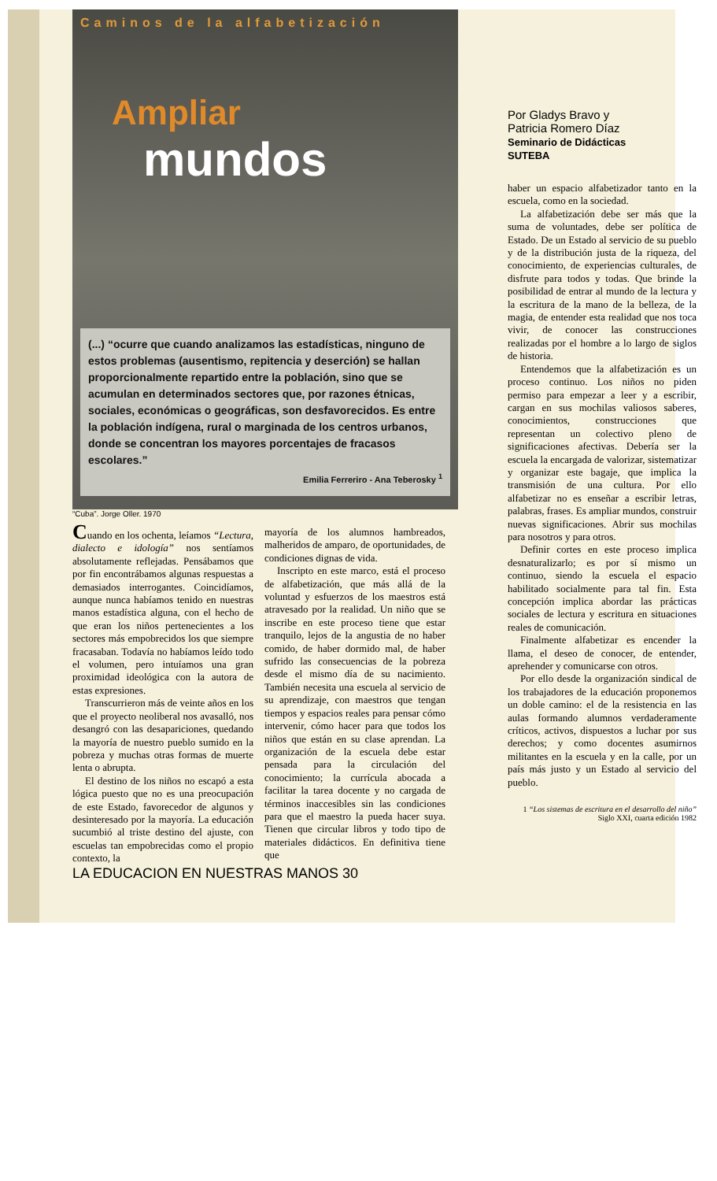Caminos de la alfabetización
Ampliar
mundos
(...) “ocurre que cuando analizamos las estadísticas, ninguno de estos problemas (ausentismo, repitencia y deserción) se hallan proporcionalmente repartido entre la población, sino que se acumulan en determinados sectores que, por razones étnicas, sociales, económicas o geográficas, son desfavorecidos. Es entre la población indígena, rural o marginada de los centros urbanos, donde se concentran los mayores porcentajes de fracasos escolares.”
Emilia Ferreriro - Ana Teberosky <sup>1</sup>
“Cuba”. Jorge Oller. 1970
Cuando en los ochenta, leíamos “Lectura, dialecto e idología” nos sentíamos absolutamente reflejadas. Pensábamos que por fin encontrábamos algunas respuestas a demasiados interrogantes. Coincidíamos, aunque nunca habíamos tenido en nuestras manos estadística alguna, con el hecho de que eran los niños pertenecientes a los sectores más empobrecidos los que siempre fracasaban. Todavía no habíamos leído todo el volumen, pero intuíamos una gran proximidad ideológica con la autora de estas expresiones.
Transcurrieron más de veinte años en los que el proyecto neoliberal nos avasalló, nos desangró con las desapariciones, quedando la mayoría de nuestro pueblo sumido en la pobreza y muchas otras formas de muerte lenta o abrupta.
El destino de los niños no escapó a esta lógica puesto que no es una preocupación de este Estado, favorecedor de algunos y desinteresado por la mayoría. La educación sucumbió al triste destino del ajuste, con escuelas tan empobrecidas como el propio contexto, la
mayoría de los alumnos hambreados, malheridos de amparo, de oportunidades, de condiciones dignas de vida.
Inscripto en este marco, está el proceso de alfabetización, que más allá de la voluntad y esfuerzos de los maestros está atravesado por la realidad. Un niño que se inscribe en este proceso tiene que estar tranquilo, lejos de la angustia de no haber comido, de haber dormido mal, de haber sufrido las consecuencias de la pobreza desde el mismo día de su nacimiento. También necesita una escuela al servicio de su aprendizaje, con maestros que tengan tiempos y espacios reales para pensar cómo intervenir, cómo hacer para que todos los niños que están en su clase aprendan. La organización de la escuela debe estar pensada para la circulación del conocimiento; la currícula abocada a facilitar la tarea docente y no cargada de términos inaccesibles sin las condiciones para que el maestro la pueda hacer suya. Tienen que circular libros y todo tipo de materiales didácticos. En definitiva tiene que
LA EDUCACION EN NUESTRAS MANOS 30
Por Gladys Bravo y
Patricia Romero Díaz
Seminario de Didácticas
SUTEBA
haber un espacio alfabetizador tanto en la escuela, como en la sociedad.
La alfabetización debe ser más que la suma de voluntades, debe ser política de Estado. De un Estado al servicio de su pueblo y de la distribución justa de la riqueza, del conocimiento, de experiencias culturales, de disfrute para todos y todas. Que brinde la posibilidad de entrar al mundo de la lectura y la escritura de la mano de la belleza, de la magia, de entender esta realidad que nos toca vivir, de conocer las construcciones realizadas por el hombre a lo largo de siglos de historia.
Entendemos que la alfabetización es un proceso continuo. Los niños no piden permiso para empezar a leer y a escribir, cargan en sus mochilas valiosos saberes, conocimientos, construcciones que representan un colectivo pleno de significaciones afectivas. Debería ser la escuela la encargada de valorizar, sistematizar y organizar este bagaje, que implica la transmisión de una cultura. Por ello alfabetizar no es enseñar a escribir letras, palabras, frases. Es ampliar mundos, construir nuevas significaciones. Abrir sus mochilas para nosotros y para otros.
Definir cortes en este proceso implica desnaturalizarlo; es por sí mismo un continuo, siendo la escuela el espacio habilitado socialmente para tal fin. Esta concepción implica abordar las prácticas sociales de lectura y escritura en situaciones reales de comunicación.
Finalmente alfabetizar es encender la llama, el deseo de conocer, de entender, aprehender y comunicarse con otros.
Por ello desde la organización sindical de los trabajadores de la educación proponemos un doble camino: el de la resistencia en las aulas formando alumnos verdaderamente críticos, activos, dispuestos a luchar por sus derechos; y como docentes asumirnos militantes en la escuela y en la calle, por un país más justo y un Estado al servicio del pueblo.
1 “Los sistemas de escritura en el desarrollo del niño” Siglo XXI, cuarta edición 1982